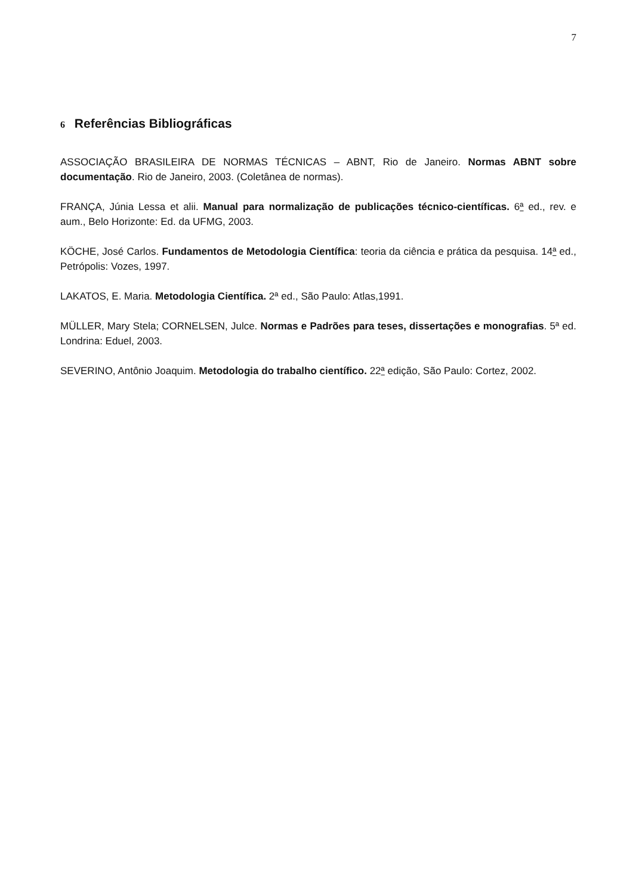7
6 Referências Bibliográficas
ASSOCIAÇÃO BRASILEIRA DE NORMAS TÉCNICAS – ABNT, Rio de Janeiro. Normas ABNT sobre documentação. Rio de Janeiro, 2003. (Coletânea de normas).
FRANÇA, Júnia Lessa et alii. Manual para normalização de publicações técnico-científicas. 6ª ed., rev. e aum., Belo Horizonte: Ed. da UFMG, 2003.
KÖCHE, José Carlos. Fundamentos de Metodologia Científica: teoria da ciência e prática da pesquisa. 14ª ed., Petrópolis: Vozes, 1997.
LAKATOS, E. Maria. Metodologia Científica. 2ª ed., São Paulo: Atlas,1991.
MÜLLER, Mary Stela; CORNELSEN, Julce. Normas e Padrões para teses, dissertações e monografias. 5ª ed. Londrina: Eduel, 2003.
SEVERINO, Antônio Joaquim. Metodologia do trabalho científico. 22ª edição, São Paulo: Cortez, 2002.